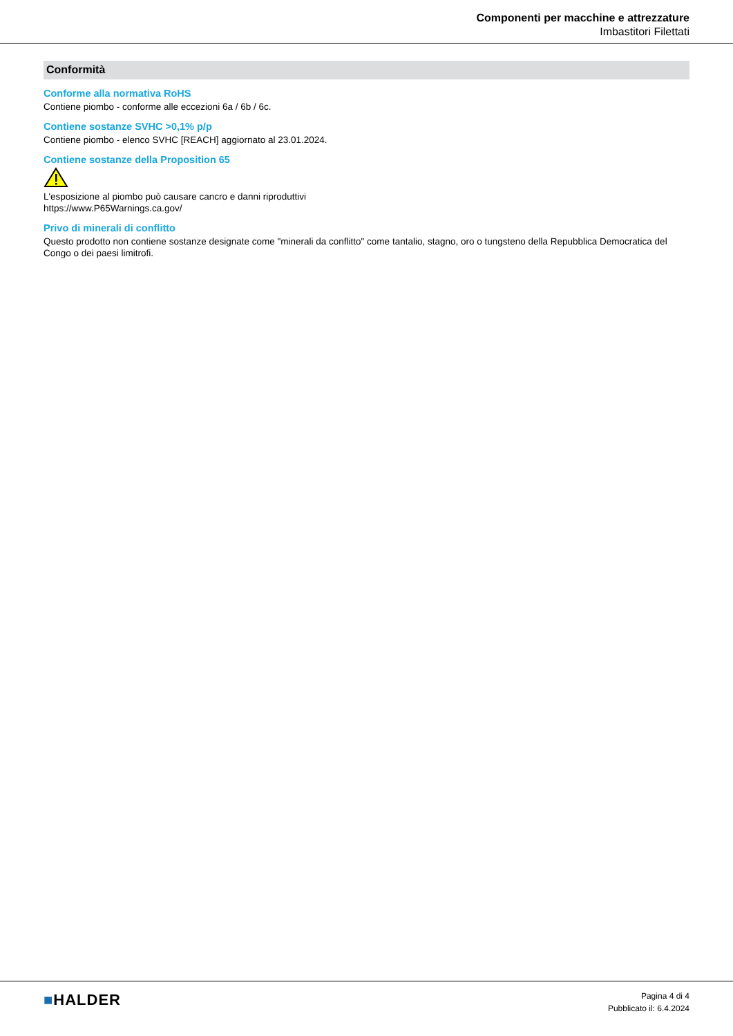Componenti per macchine e attrezzature
Imbastitori Filettati
Conformità
Conforme alla normativa RoHS
Contiene piombo - conforme alle eccezioni 6a / 6b / 6c.
Contiene sostanze SVHC >0,1% p/p
Contiene piombo - elenco SVHC [REACH] aggiornato al 23.01.2024.
Contiene sostanze della Proposition 65
L'esposizione al piombo può causare cancro e danni riproduttivi
https://www.P65Warnings.ca.gov/
Privo di minerali di conflitto
Questo prodotto non contiene sostanze designate come "minerali da conflitto" come tantalio, stagno, oro o tungsteno della Repubblica Democratica del Congo o dei paesi limitrofi.
■HALDER
Pagina 4 di 4
Pubblicato il: 6.4.2024